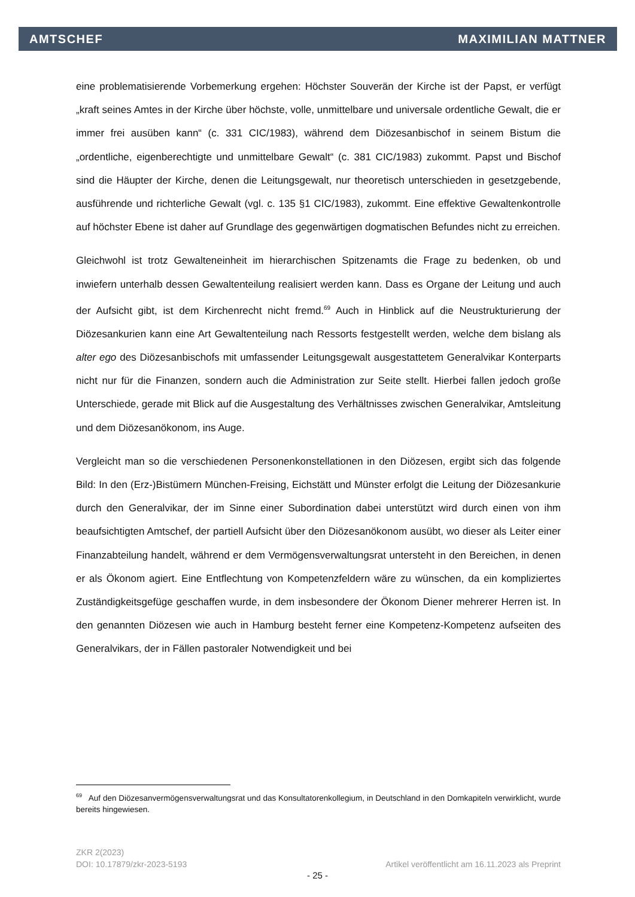AMTSCHEF MAXIMILIAN MATTNER
eine problematisierende Vorbemerkung ergehen: Höchster Souverän der Kirche ist der Papst, er verfügt „kraft seines Amtes in der Kirche über höchste, volle, unmittelbare und universale ordentliche Gewalt, die er immer frei ausüben kann“ (c. 331 CIC/1983), während dem Diözesanbischof in seinem Bistum die „ordentliche, eigenberechtigte und unmittelbare Gewalt“ (c. 381 CIC/1983) zukommt. Papst und Bischof sind die Häupter der Kirche, denen die Leitungsgewalt, nur theoretisch unterschieden in gesetzgebende, ausführende und richterliche Gewalt (vgl. c. 135 §1 CIC/1983), zukommt. Eine effektive Gewaltenkontrolle auf höchster Ebene ist daher auf Grundlage des gegenwärtigen dogmatischen Befundes nicht zu erreichen.
Gleichwohl ist trotz Gewalteneinheit im hierarchischen Spitzenamts die Frage zu bedenken, ob und inwiefern unterhalb dessen Gewaltenteilung realisiert werden kann. Dass es Organe der Leitung und auch der Aufsicht gibt, ist dem Kirchenrecht nicht fremd.<sup>69</sup> Auch in Hinblick auf die Neustrukturierung der Diözesankurien kann eine Art Gewaltenteilung nach Ressorts festgestellt werden, welche dem bislang als alter ego des Diözesanbischofs mit umfassender Leitungsgewalt ausgestattetem Generalvikar Konterparts nicht nur für die Finanzen, sondern auch die Administration zur Seite stellt. Hierbei fallen jedoch große Unterschiede, gerade mit Blick auf die Ausgestaltung des Verhältnisses zwischen Generalvikar, Amtsleitung und dem Diözesanökonom, ins Auge.
Vergleicht man so die verschiedenen Personenkonstellationen in den Diözesen, ergibt sich das folgende Bild: In den (Erz-)Bistümern München-Freising, Eichstätt und Münster erfolgt die Leitung der Diözesankurie durch den Generalvikar, der im Sinne einer Subordination dabei unterstützt wird durch einen von ihm beaufsichtigten Amtschef, der partiell Aufsicht über den Diözesanökonom ausübt, wo dieser als Leiter einer Finanzabteilung handelt, während er dem Vermögensverwaltungsrat untersteht in den Bereichen, in denen er als Ökonom agiert. Eine Entflechtung von Kompetenzfeldern wäre zu wünschen, da ein kompliziertes Zuständigkeitsgefüge geschaffen wurde, in dem insbesondere der Ökonom Diener mehrerer Herren ist. In den genannten Diözesen wie auch in Hamburg besteht ferner eine Kompetenz-Kompetenz aufseiten des Generalvikars, der in Fällen pastoraler Notwendigkeit und bei
<sup>69</sup> Auf den Diözesanvermögensverwaltungsrat und das Konsultatorenkollegium, in Deutschland in den Domkapiteln verwirklicht, wurde bereits hingewiesen.
ZKR 2(2023)
DOI: 10.17879/zkr-2023-5193 Artikel veröffentlicht am 16.11.2023 als Preprint
- 25 -